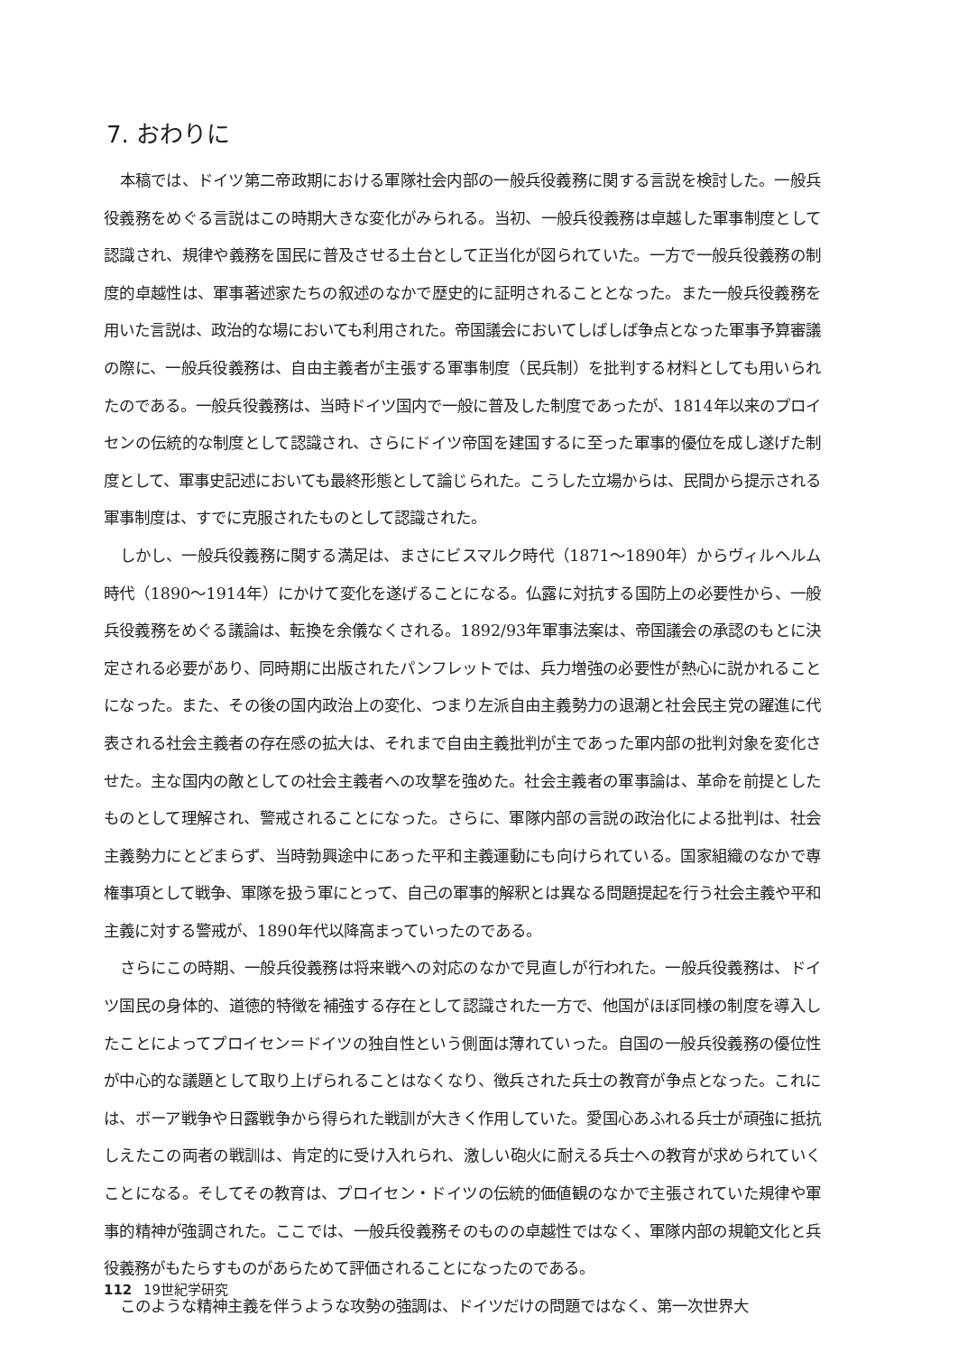7. おわりに
本稿では、ドイツ第二帝政期における軍隊社会内部の一般兵役義務に関する言説を検討した。一般兵役義務をめぐる言説はこの時期大きな変化がみられる。当初、一般兵役義務は卓越した軍事制度として認識され、規律や義務を国民に普及させる土台として正当化が図られていた。一方で一般兵役義務の制度的卓越性は、軍事著述家たちの叙述のなかで歴史的に証明されることとなった。また一般兵役義務を用いた言説は、政治的な場においても利用された。帝国議会においてしばしば争点となった軍事予算審議の際に、一般兵役義務は、自由主義者が主張する軍事制度（民兵制）を批判する材料としても用いられたのである。一般兵役義務は、当時ドイツ国内で一般に普及した制度であったが、1814年以来のプロイセンの伝統的な制度として認識され、さらにドイツ帝国を建国するに至った軍事的優位を成し遂げた制度として、軍事史記述においても最終形態として論じられた。こうした立場からは、民間から提示される軍事制度は、すでに克服されたものとして認識された。
しかし、一般兵役義務に関する満足は、まさにビスマルク時代（1871～1890年）からヴィルヘルム時代（1890～1914年）にかけて変化を遂げることになる。仏露に対抗する国防上の必要性から、一般兵役義務をめぐる議論は、転換を余儀なくされる。1892/93年軍事法案は、帝国議会の承認のもとに決定される必要があり、同時期に出版されたパンフレットでは、兵力増強の必要性が熱心に説かれることになった。また、その後の国内政治上の変化、つまり左派自由主義勢力の退潮と社会民主党の躍進に代表される社会主義者の存在感の拡大は、それまで自由主義批判が主であった軍内部の批判対象を変化させた。主な国内の敵としての社会主義者への攻撃を強めた。社会主義者の軍事論は、革命を前提としたものとして理解され、警戒されることになった。さらに、軍隊内部の言説の政治化による批判は、社会主義勢力にとどまらず、当時勃興途中にあった平和主義運動にも向けられている。国家組織のなかで専権事項として戦争、軍隊を扱う軍にとって、自己の軍事的解釈とは異なる問題提起を行う社会主義や平和主義に対する警戒が、1890年代以降高まっていったのである。
さらにこの時期、一般兵役義務は将来戦への対応のなかで見直しが行われた。一般兵役義務は、ドイツ国民の身体的、道徳的特徴を補強する存在として認識された一方で、他国がほぼ同様の制度を導入したことによってプロイセン＝ドイツの独自性という側面は薄れていった。自国の一般兵役義務の優位性が中心的な議題として取り上げられることはなくなり、徴兵された兵士の教育が争点となった。これには、ボーア戦争や日露戦争から得られた戦訓が大きく作用していた。愛国心あふれる兵士が頑強に抵抗しえたこの両者の戦訓は、肯定的に受け入れられ、激しい砲火に耐える兵士への教育が求められていくことになる。そしてその教育は、プロイセン・ドイツの伝統的価値観のなかで主張されていた規律や軍事的精神が強調された。ここでは、一般兵役義務そのものの卓越性ではなく、軍隊内部の規範文化と兵役義務がもたらすものがあらためて評価されることになったのである。
このような精神主義を伴うような攻勢の強調は、ドイツだけの問題ではなく、第一次世界大
112 19世紀学研究